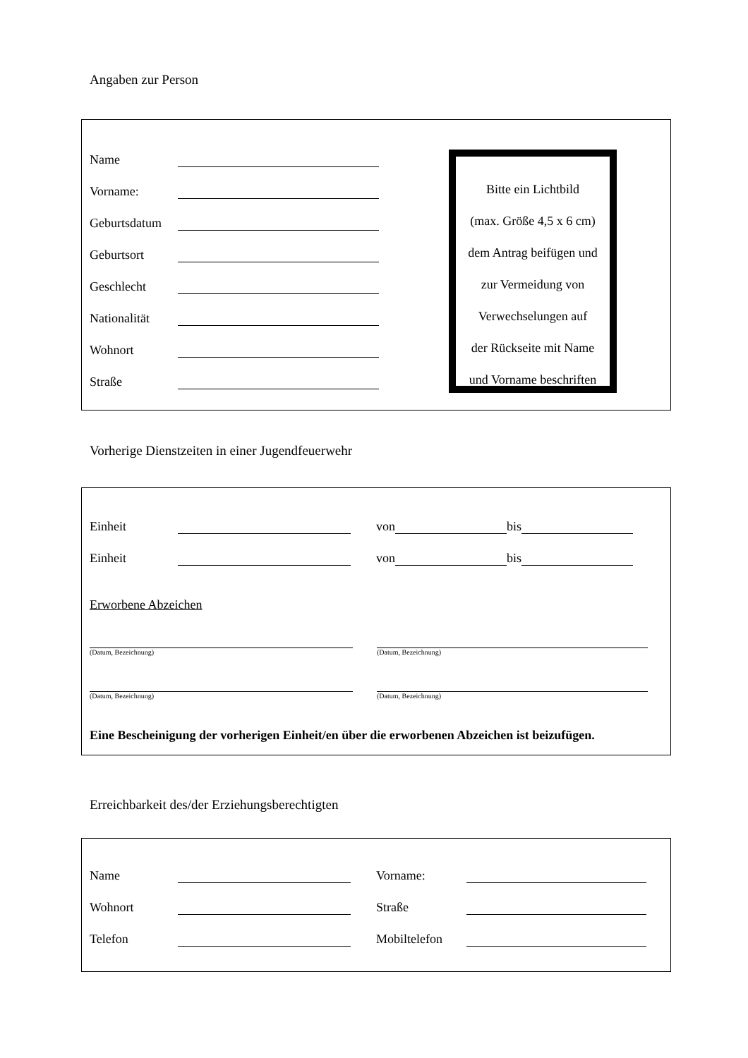Angaben zur Person
Name
Vorname:
Geburtsdatum
Geburtsort
Geschlecht
Nationalität
Wohnort
Straße
Bitte ein Lichtbild
(max. Größe 4,5 x 6 cm)
dem Antrag beifügen und
zur Vermeidung von
Verwechselungen auf
der Rückseite mit Name
und Vorname beschriften
Vorherige Dienstzeiten in einer Jugendfeuerwehr
Einheit von bis
Einheit von bis
Erworbene Abzeichen
(Datum, Bezeichnung) (Datum, Bezeichnung)
(Datum, Bezeichnung) (Datum, Bezeichnung)
Eine Bescheinigung der vorherigen Einheit/en über die erworbenen Abzeichen ist beizufügen.
Erreichbarkeit des/der Erziehungsberechtigten
Name Vorname:
Wohnort Straße
Telefon Mobiltelefon